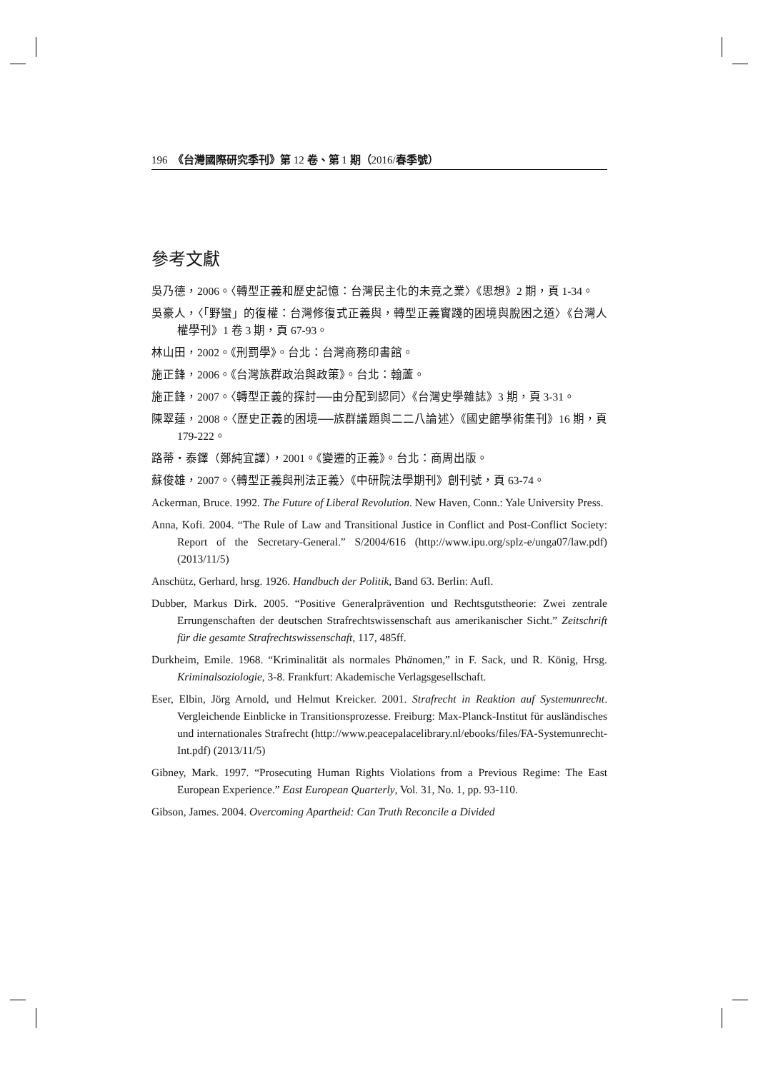196 《台灣國際研究季刊》第 12 卷、第 1 期（2016/春季號）
參考文獻
吳乃德，2006。〈轉型正義和歷史記憶：台灣民主化的未竟之業〉《思想》2 期，頁 1-34。
吳豪人，〈「野蠻」的復權：台灣修復式正義與，轉型正義實踐的困境與脫困之道〉《台灣人權學刊》1 卷 3 期，頁 67-93。
林山田，2002。《刑罰學》。台北：台灣商務印書館。
施正鋒，2006。《台灣族群政治與政策》。台北：翰蘆。
施正鋒，2007。〈轉型正義的探討──由分配到認同〉《台灣史學雜誌》3 期，頁 3-31。
陳翠蓮，2008。〈歷史正義的困境──族群議題與二二八論述〉《國史館學術集刊》16 期，頁 179-222。
路蒂・泰鐸（鄭純宜譯），2001。《變遷的正義》。台北：商周出版。
蘇俊雄，2007。〈轉型正義與刑法正義〉《中研院法學期刊》創刊號，頁 63-74。
Ackerman, Bruce. 1992. The Future of Liberal Revolution. New Haven, Conn.: Yale University Press.
Anna, Kofi. 2004. “The Rule of Law and Transitional Justice in Conflict and Post-Conflict Society: Report of the Secretary-General.” S/2004/616 (http://www.ipu.org/splz-e/unga07/law.pdf) (2013/11/5)
Anschütz, Gerhard, hrsg. 1926. Handbuch der Politik, Band 63. Berlin: Aufl.
Dubber, Markus Dirk. 2005. “Positive Generalprävention und Rechtsgutstheorie: Zwei zentrale Errungenschaften der deutschen Strafrechtswissenschaft aus amerikanischer Sicht.” Zeitschrift für die gesamte Strafrechtswissenschaft, 117, 485ff.
Durkheim, Emile. 1968. “Kriminalität als normales Phänomen,” in F. Sack, und R. König, Hrsg. Kriminalsoziologie, 3-8. Frankfurt: Akademische Verlagsgesellschaft.
Eser, Elbin, Jörg Arnold, und Helmut Kreicker. 2001. Strafrecht in Reaktion auf Systemunrecht. Vergleichende Einblicke in Transitionsprozesse. Freiburg: Max-Planck-Institut für ausländisches und internationales Strafrecht (http://www.peacepalacelibrary.nl/ebooks/files/FA-Systemunrecht-Int.pdf) (2013/11/5)
Gibney, Mark. 1997. “Prosecuting Human Rights Violations from a Previous Regime: The East European Experience.” East European Quarterly, Vol. 31, No. 1, pp. 93-110.
Gibson, James. 2004. Overcoming Apartheid: Can Truth Reconcile a Divided